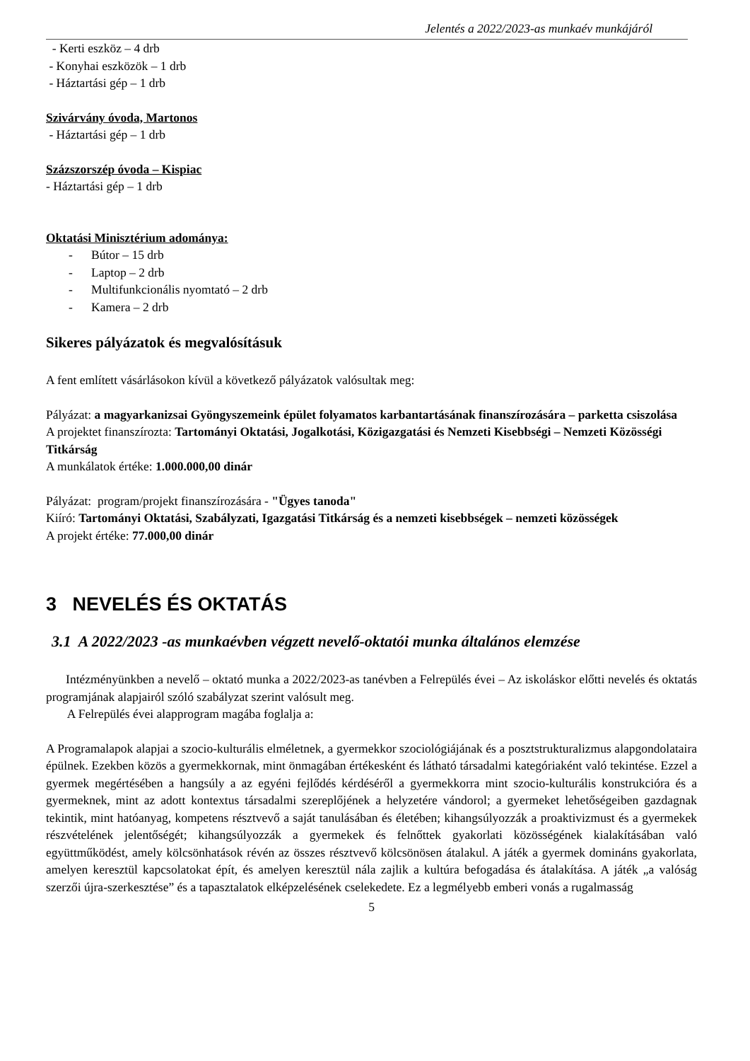Jelentés a 2022/2023-as munkaév munkájáról
- Kerti eszköz – 4 drb
- Konyhai eszközök – 1 drb
- Háztartási gép – 1 drb
Szivárvány óvoda, Martonos
- Háztartási gép – 1 drb
Százszorszép óvoda – Kispiac
- Háztartási gép – 1 drb
Oktatási Minisztérium adománya:
- Bútor – 15 drb
- Laptop – 2 drb
- Multifunkcionális nyomtató – 2 drb
- Kamera – 2 drb
Sikeres pályázatok és megvalósításuk
A fent említett vásárlásokon kívül a következő pályázatok valósultak meg:
Pályázat: a magyarkanizsai Gyöngyszemeink épület folyamatos karbantartásának finanszírozására – parketta csiszolása
A projektet finanszírozta: Tartományi Oktatási, Jogalkotási, Közigazgatási és Nemzeti Kisebbségi – Nemzeti Közösségi Titkárság
A munkálatok értéke: 1.000.000,00 dinár
Pályázat: program/projekt finanszírozására - "Ügyes tanoda"
Kiíró: Tartományi Oktatási, Szabályzati, Igazgatási Titkárság és a nemzeti kisebbségek – nemzeti közösségek
A projekt értéke: 77.000,00 dinár
3 NEVELÉS ÉS OKTATÁS
3.1 A 2022/2023 -as munkaévben végzett nevelő-oktatói munka általános elemzése
Intézményünkben a nevelő – oktató munka a 2022/2023-as tanévben a Felrepülés évei – Az iskoláskor előtti nevelés és oktatás programjának alapjairól szóló szabályzat szerint valósult meg.
A Felrepülés évei alapprogram magába foglalja a:
A Programalapok alapjai a szocio-kulturális elméletnek, a gyermekkor szociológiájának és a posztstrukturalizmus alapgondolataira épülnek. Ezekben közös a gyermekkornak, mint önmagában értékesként és látható társadalmi kategóriaként való tekintése. Ezzel a gyermek megértésében a hangsúly a az egyéni fejlődés kérdéséről a gyermekkorra mint szocio-kulturális konstrukcióra és a gyermeknek, mint az adott kontextus társadalmi szereplőjének a helyzetére vándorol; a gyermeket lehetőségeiben gazdagnak tekintik, mint hatóanyag, kompetens résztvevő a saját tanulásában és életében; kihangsúlyozzák a proaktivizmust és a gyermekek részvételének jelentőségét; kihangsúlyozzák a gyermekek és felnőttek gyakorlati közösségének kialakításában való együttműködést, amely kölcsönhatások révén az összes résztvevő kölcsönösen átalakul. A játék a gyermek domináns gyakorlata, amelyen keresztül kapcsolatokat épít, és amelyen keresztül nála zajlik a kultúra befogadása és átalakítása. A játék „a valóság szerzői újra-szerkesztése” és a tapasztalatok elképzelésének cselekedete. Ez a legmélyebb emberi vonás a rugalmasság
5